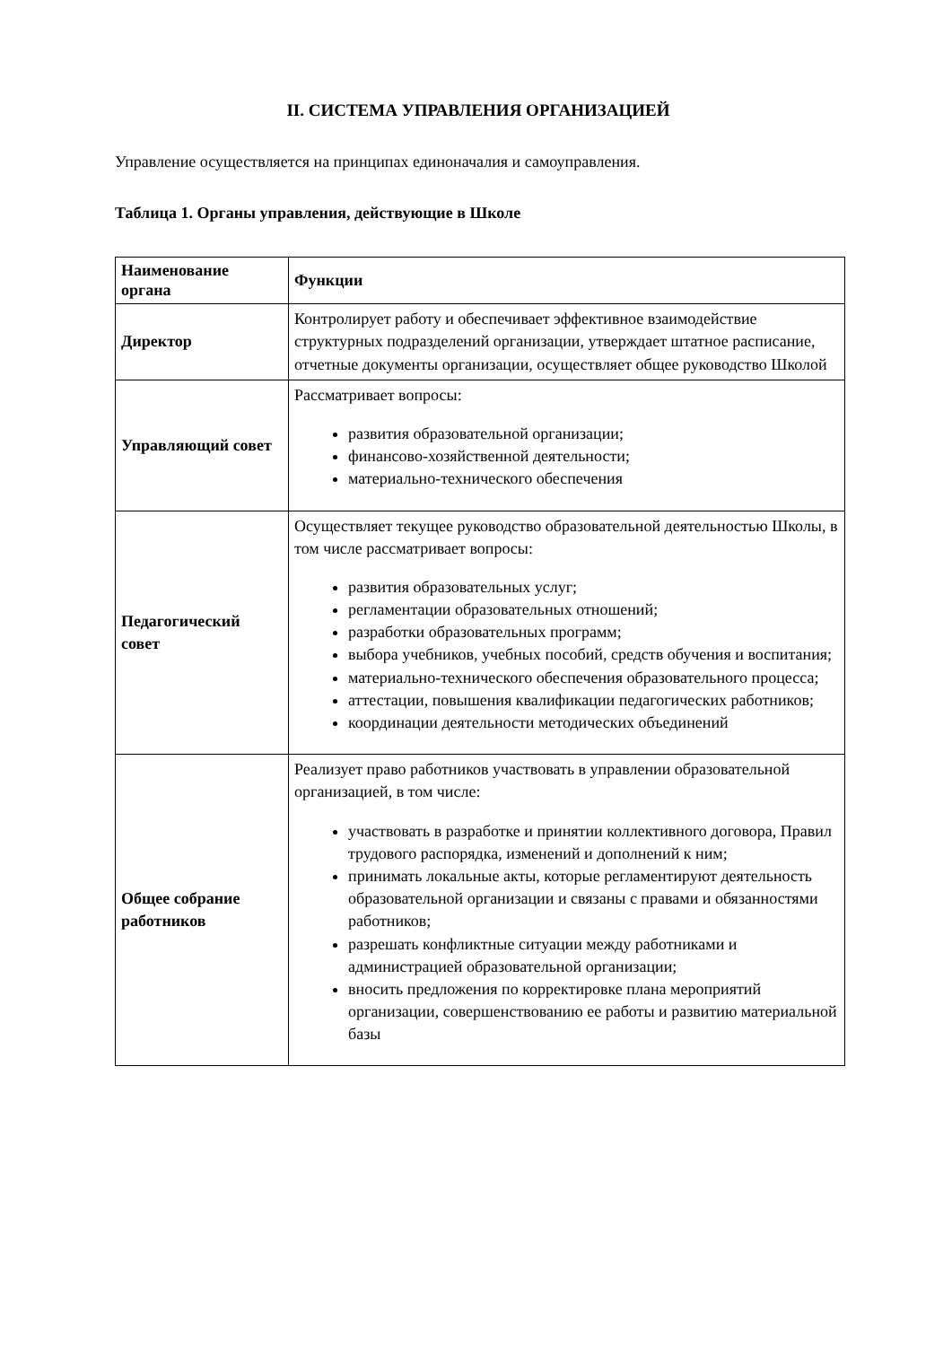II. СИСТЕМА УПРАВЛЕНИЯ ОРГАНИЗАЦИЕЙ
Управление осуществляется на принципах единоначалия и самоуправления.
Таблица 1. Органы управления, действующие в Школе
| Наименование органа | Функции |
| --- | --- |
| Директор | Контролирует работу и обеспечивает эффективное взаимодействие структурных подразделений организации, утверждает штатное расписание, отчетные документы организации, осуществляет общее руководство Школой |
| Управляющий совет | Рассматривает вопросы: развития образовательной организации; финансово-хозяйственной деятельности; материально-технического обеспечения |
| Педагогический совет | Осуществляет текущее руководство образовательной деятельностью Школы, в том числе рассматривает вопросы: развития образовательных услуг; регламентации образовательных отношений; разработки образовательных программ; выбора учебников, учебных пособий, средств обучения и воспитания; материально-технического обеспечения образовательного процесса; аттестации, повышения квалификации педагогических работников; координации деятельности методических объединений |
| Общее собрание работников | Реализует право работников участвовать в управлении образовательной организацией, в том числе: участвовать в разработке и принятии коллективного договора, Правил трудового распорядка, изменений и дополнений к ним; принимать локальные акты, которые регламентируют деятельность образовательной организации и связаны с правами и обязанностями работников; разрешать конфликтные ситуации между работниками и администрацией образовательной организации; вносить предложения по корректировке плана мероприятий организации, совершенствованию ее работы и развитию материальной базы |